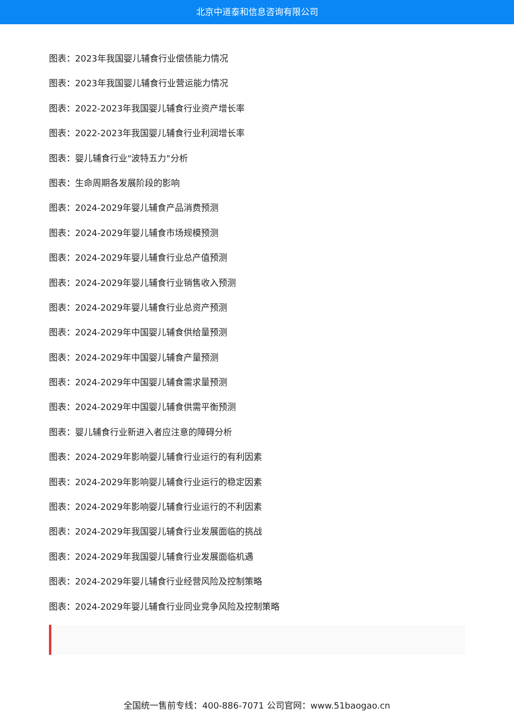北京中道泰和信息咨询有限公司
图表：2023年我国婴儿辅食行业偿债能力情况
图表：2023年我国婴儿辅食行业营运能力情况
图表：2022-2023年我国婴儿辅食行业资产增长率
图表：2022-2023年我国婴儿辅食行业利润增长率
图表：婴儿辅食行业"波特五力"分析
图表：生命周期各发展阶段的影响
图表：2024-2029年婴儿辅食产品消费预测
图表：2024-2029年婴儿辅食市场规模预测
图表：2024-2029年婴儿辅食行业总产值预测
图表：2024-2029年婴儿辅食行业销售收入预测
图表：2024-2029年婴儿辅食行业总资产预测
图表：2024-2029年中国婴儿辅食供给量预测
图表：2024-2029年中国婴儿辅食产量预测
图表：2024-2029年中国婴儿辅食需求量预测
图表：2024-2029年中国婴儿辅食供需平衡预测
图表：婴儿辅食行业新进入者应注意的障碍分析
图表：2024-2029年影响婴儿辅食行业运行的有利因素
图表：2024-2029年影响婴儿辅食行业运行的稳定因素
图表：2024-2029年影响婴儿辅食行业运行的不利因素
图表：2024-2029年我国婴儿辅食行业发展面临的挑战
图表：2024-2029年我国婴儿辅食行业发展面临机遇
图表：2024-2029年婴儿辅食行业经营风险及控制策略
图表：2024-2029年婴儿辅食行业同业竞争风险及控制策略
全国统一售前专线：400-886-7071 公司官网：www.51baogao.cn